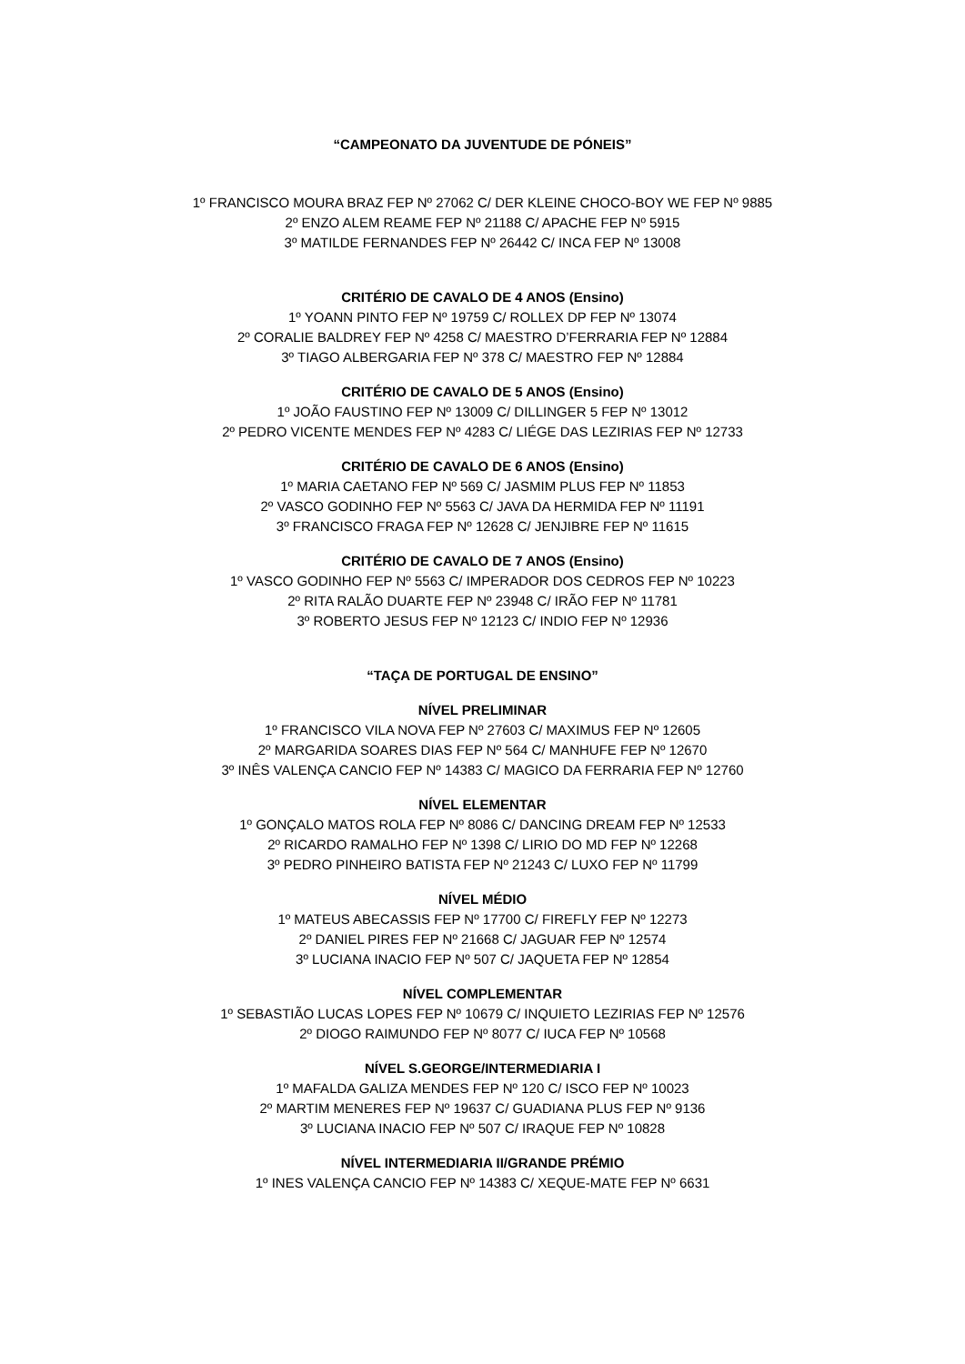“CAMPEONATO DA JUVENTUDE DE PÓNEIS”
1º FRANCISCO MOURA BRAZ FEP Nº 27062 C/ DER KLEINE CHOCO-BOY WE FEP Nº 9885
2º ENZO ALEM REAME FEP Nº 21188 C/ APACHE FEP Nº 5915
3º MATILDE FERNANDES FEP Nº 26442 C/ INCA FEP Nº 13008
CRITÉRIO DE CAVALO DE 4 ANOS (Ensino)
1º YOANN PINTO FEP Nº 19759 C/ ROLLEX DP FEP Nº 13074
2º CORALIE BALDREY FEP Nº 4258 C/ MAESTRO D’FERRARIA FEP Nº 12884
3º TIAGO ALBERGARIA FEP Nº 378 C/ MAESTRO FEP Nº 12884
CRITÉRIO DE CAVALO DE 5 ANOS (Ensino)
1º JOÃO FAUSTINO FEP Nº 13009 C/ DILLINGER 5 FEP Nº 13012
2º PEDRO VICENTE MENDES FEP Nº 4283 C/ LIÉGE DAS LEZIRIAS FEP Nº 12733
CRITÉRIO DE CAVALO DE 6 ANOS (Ensino)
1º MARIA CAETANO FEP Nº 569 C/ JASMIM PLUS FEP Nº 11853
2º VASCO GODINHO FEP Nº 5563 C/ JAVA DA HERMIDA FEP Nº 11191
3º FRANCISCO FRAGA FEP Nº 12628 C/ JENJIBRE FEP Nº 11615
CRITÉRIO DE CAVALO DE 7 ANOS (Ensino)
1º VASCO GODINHO FEP Nº 5563 C/ IMPERADOR DOS CEDROS FEP Nº 10223
2º RITA RALÃO DUARTE FEP Nº 23948 C/ IRÃO FEP Nº 11781
3º ROBERTO JESUS FEP Nº 12123 C/ INDIO FEP Nº 12936
“TAÇA DE PORTUGAL DE ENSINO”
NÍVEL PRELIMINAR
1º FRANCISCO VILA NOVA FEP Nº 27603 C/ MAXIMUS FEP Nº 12605
2º MARGARIDA SOARES DIAS FEP Nº 564 C/ MANHUFE FEP Nº 12670
3º INÊS VALENÇA CANCIO FEP Nº 14383 C/ MAGICO DA FERRARIA FEP Nº 12760
NÍVEL ELEMENTAR
1º GONÇALO MATOS ROLA FEP Nº 8086 C/ DANCING DREAM FEP Nº 12533
2º RICARDO RAMALHO FEP Nº 1398 C/ LIRIO DO MD FEP Nº 12268
3º PEDRO PINHEIRO BATISTA FEP Nº 21243 C/ LUXO FEP Nº 11799
NÍVEL MÉDIO
1º MATEUS ABECASSIS FEP Nº 17700 C/ FIREFLY FEP Nº 12273
2º DANIEL PIRES FEP Nº 21668 C/ JAGUAR FEP Nº 12574
3º LUCIANA INACIO FEP Nº 507 C/ JAQUETA FEP Nº 12854
NÍVEL COMPLEMENTAR
1º SEBASTIÃO LUCAS LOPES FEP Nº 10679 C/ INQUIETO LEZIRIAS FEP Nº 12576
2º DIOGO RAIMUNDO FEP Nº 8077 C/ IUCA FEP Nº 10568
NÍVEL S.GEORGE/INTERMEDIARIA I
1º MAFALDA GALIZA MENDES FEP Nº 120 C/ ISCO FEP Nº 10023
2º MARTIM MENERES FEP Nº 19637 C/ GUADIANA PLUS FEP Nº 9136
3º LUCIANA INACIO FEP Nº 507 C/ IRAQUE FEP Nº 10828
NÍVEL INTERMEDIARIA II/GRANDE PRÉMIO
1º INES VALENÇA CANCIO FEP Nº 14383 C/ XEQUE-MATE FEP Nº 6631